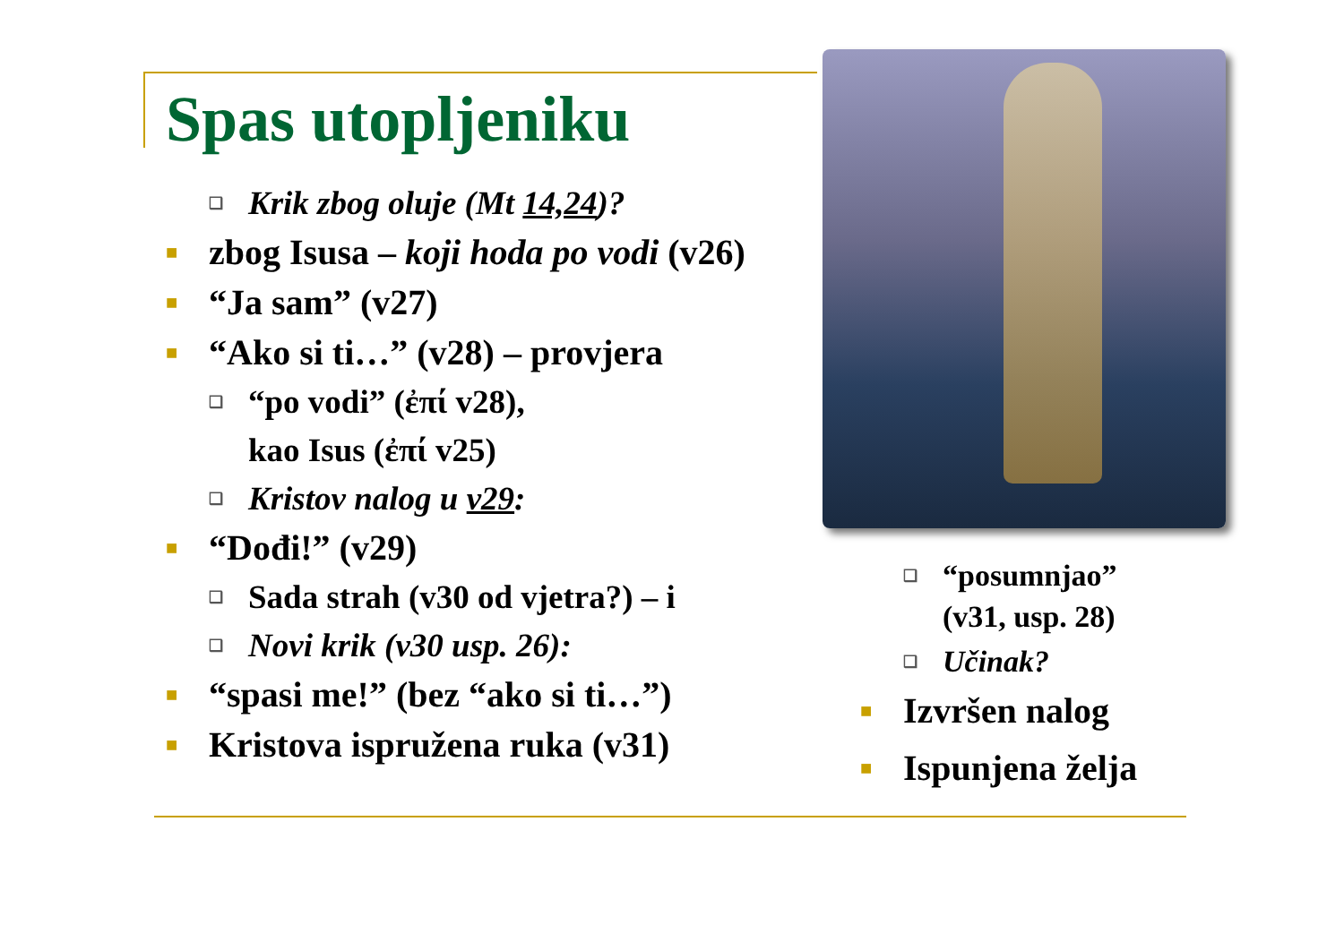Spas utopljeniku
❑ Krik zbog oluje (Mt 14,24)?
■ zbog Isusa – koji hoda po vodi (v26)
■ “Ja sam” (v27)
■ “Ako si ti…” (v28) – provjera
❑ “po vodi” (ἐπί v28),
kao Isus (ἐπί v25)
❑ Kristov nalog u v29:
■ “Dođi!” (v29)
❑ Sada strah (v30 od vjetra?) – i
❑ Novi krik (v30 usp. 26):
■ “spasi me!” (bez “ako si ti…”)
■ Kristova ispružena ruka (v31)
❑ “posumnjao”
(v31, usp. 28)
❑ Učinak?
■ Izvršen nalog
■ Ispunjena želja